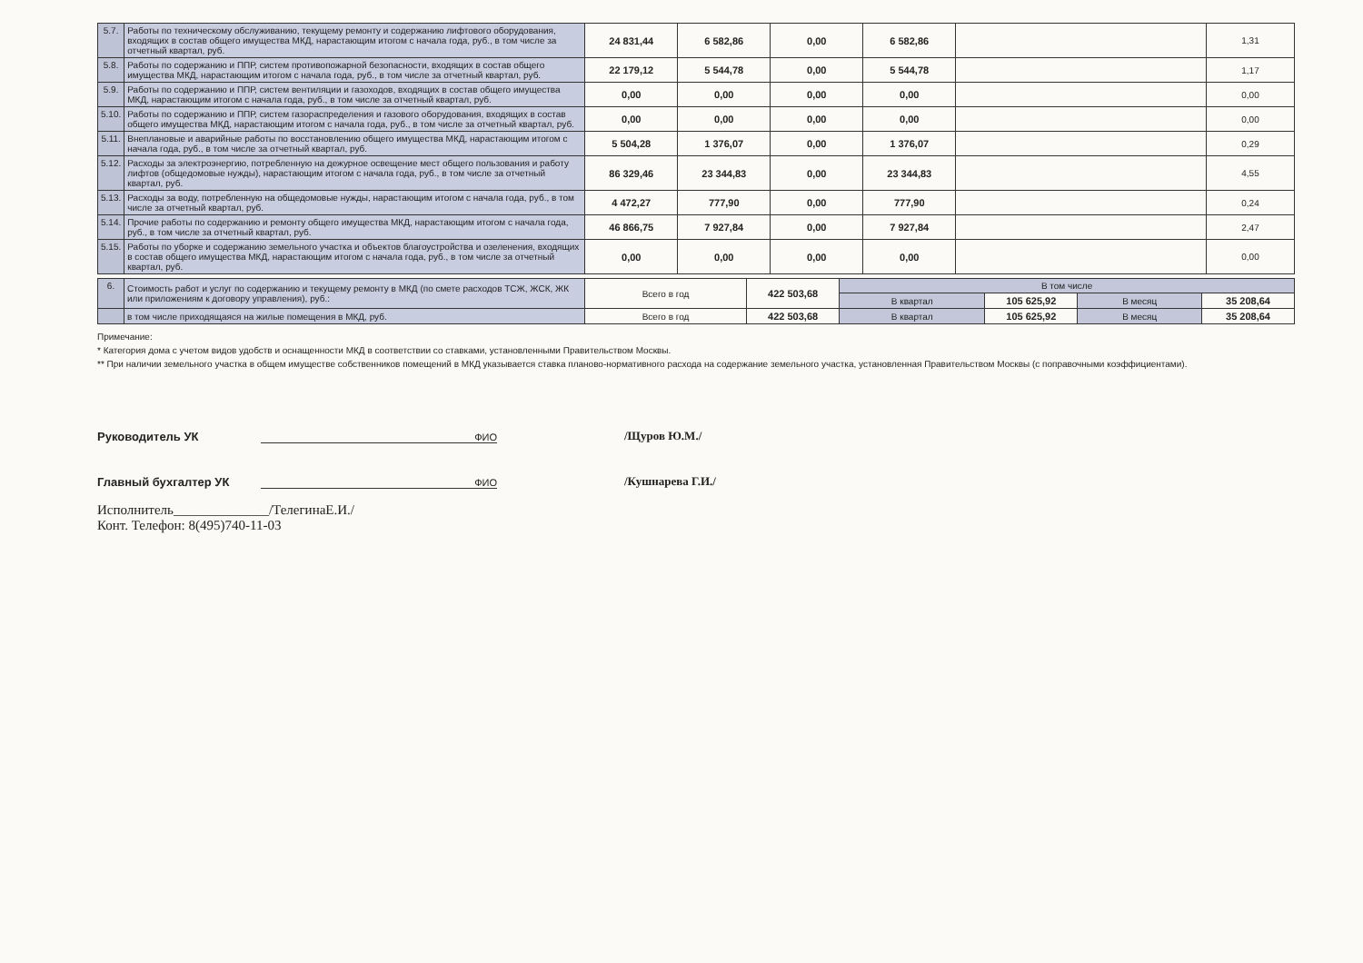| 5.7. | Работы по техническому обслуживанию, текущему ремонту и содержанию лифтового оборудования, входящих в состав общего имущества МКД, нарастающим итогом с начала года, руб., в том числе за отчетный квартал, руб. | 24 831,44 | 6 582,86 | 0,00 | 6 582,86 | | 1,31 |
| 5.8. | Работы по содержанию и ППР, систем противопожарной безопасности, входящих в состав общего имущества МКД, нарастающим итогом с начала года, руб., в том числе за отчетный квартал, руб. | 22 179,12 | 5 544,78 | 0,00 | 5 544,78 | | 1,17 |
| 5.9. | Работы по содержанию и ППР, систем вентиляции и газоходов, входящих в состав общего имущества МКД, нарастающим итогом с начала года, руб., в том числе за отчетный квартал, руб. | 0,00 | 0,00 | 0,00 | 0,00 | | 0,00 |
| 5.10. | Работы по содержанию и ППР, систем газораспределения и газового оборудования, входящих в состав общего имущества МКД, нарастающим итогом с начала года, руб., в том числе за отчетный квартал, руб. | 0,00 | 0,00 | 0,00 | 0,00 | | 0,00 |
| 5.11. | Внеплановые и аварийные работы по восстановлению общего имущества МКД, нарастающим итогом с начала года, руб., в том числе за отчетный квартал, руб. | 5 504,28 | 1 376,07 | 0,00 | 1 376,07 | | 0,29 |
| 5.12. | Расходы за электроэнергию, потребленную на дежурное освещение мест общего пользования и работу лифтов (общедомовые нужды), нарастающим итогом с начала года, руб., в том числе за отчетный квартал, руб. | 86 329,46 | 23 344,83 | 0,00 | 23 344,83 | | 4,55 |
| 5.13. | Расходы за воду, потребленную на общедомовые нужды, нарастающим итогом с начала года, руб., в том числе за отчетный квартал, руб. | 4 472,27 | 777,90 | 0,00 | 777,90 | | 0,24 |
| 5.14. | Прочие работы по содержанию и ремонту общего имущества МКД, нарастающим итогом с начала года, руб., в том числе за отчетный квартал, руб. | 46 866,75 | 7 927,84 | 0,00 | 7 927,84 | | 2,47 |
| 5.15. | Работы по уборке и содержанию земельного участка и объектов благоустройства и озеленения, входящих в состав общего имущества МКД, нарастающим итогом с начала года, руб., в том числе за отчетный квартал, руб. | 0,00 | 0,00 | 0,00 | 0,00 | | 0,00 |
| 6. | Стоимость работ и услуг по содержанию и текущему ремонту в МКД (по смете расходов ТСЖ, ЖСК, ЖК или приложениям к договору управления), руб.: | Всего в год | 422 503,68 | В том числе | | | |
| | | | | В квартал | 105 625,92 | В месяц | 35 208,64 |
| | в том числе приходящаяся на жилые помещения в МКД, руб. | Всего в год | 422 503,68 | В квартал | 105 625,92 | В месяц | 35 208,64 |
Примечание:
* Категория дома с учетом видов удобств и оснащенности МКД в соответствии со ставками, установленными Правительством Москвы.
** При наличии земельного участка в общем имуществе собственников помещений в МКД указывается ставка планово-нормативного расхода на содержание земельного участка, установленная Правительством Москвы (с поправочными коэффициентами).
Руководитель УК ФИО /Щуров Ю.М./
Главный бухгалтер УК ФИО /Кушнарева Г.И./
Исполнитель______________/ТелегинаЕ.И./
Конт. Телефон: 8(495)740-11-03